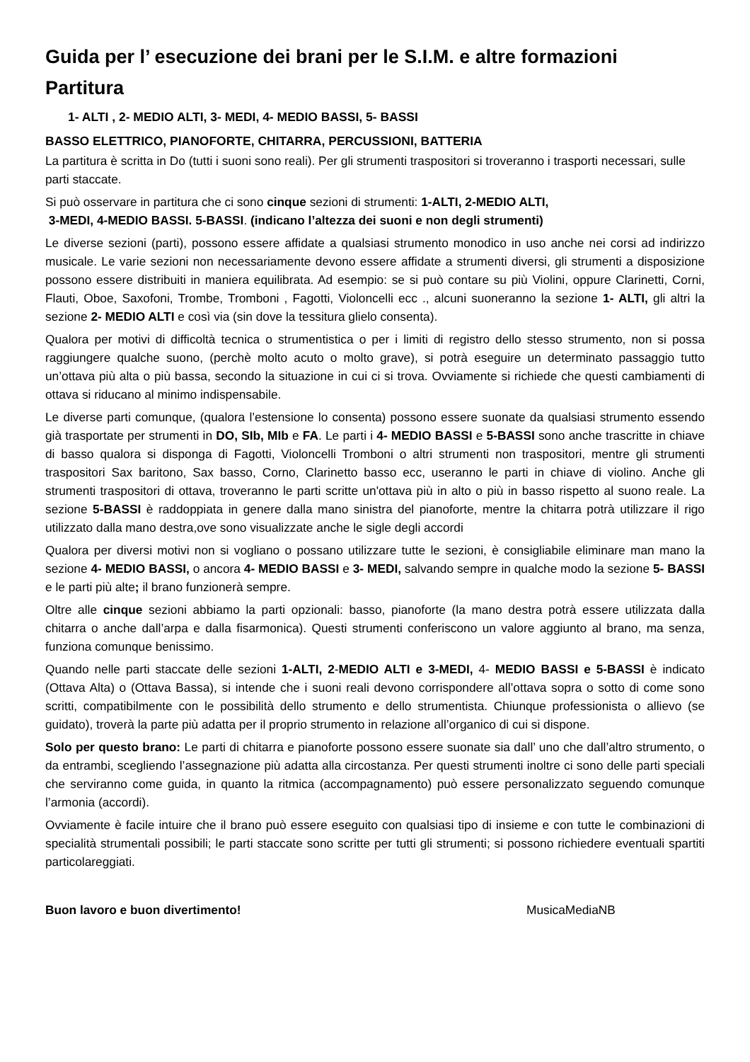Guida per l’ esecuzione dei brani per le S.I.M. e altre formazioni
Partitura
1- ALTI , 2- MEDIO ALTI, 3- MEDI, 4- MEDIO BASSI, 5- BASSI
BASSO ELETTRICO, PIANOFORTE, CHITARRA, PERCUSSIONI, BATTERIA
La partitura è scritta in Do (tutti i suoni sono reali). Per gli strumenti traspositori si troveranno i trasporti necessari, sulle parti staccate.
Si può osservare in partitura che ci sono cinque sezioni di strumenti: 1-ALTI, 2-MEDIO ALTI,
3-MEDI, 4-MEDIO BASSI. 5-BASSI. (indicano l’altezza dei suoni e non degli strumenti)
Le diverse sezioni (parti), possono essere affidate a qualsiasi strumento monodico in uso anche nei corsi ad indirizzo musicale. Le varie sezioni non necessariamente devono essere affidate a strumenti diversi, gli strumenti a disposizione possono essere distribuiti in maniera equilibrata. Ad esempio: se si può contare su più Violini, oppure Clarinetti, Corni, Flauti, Oboe, Saxofoni, Trombe, Tromboni , Fagotti, Violoncelli ecc ., alcuni suoneranno la sezione 1- ALTI, gli altri la sezione 2- MEDIO ALTI e così via (sin dove la tessitura glielo consenta).
Qualora per motivi di difficoltà tecnica o strumentistica o per i limiti di registro dello stesso strumento, non si possa raggiungere qualche suono, (perchè molto acuto o molto grave), si potrà eseguire un determinato passaggio tutto un’ottava più alta o più bassa, secondo la situazione in cui ci si trova. Ovviamente si richiede che questi cambiamenti di ottava si riducano al minimo indispensabile.
Le diverse parti comunque, (qualora l’estensione lo consenta) possono essere suonate da qualsiasi strumento essendo già trasportate per strumenti in DO, SIb, MIb e FA. Le parti i 4- MEDIO BASSI e 5-BASSI sono anche trascritte in chiave di basso qualora si disponga di Fagotti, Violoncelli Tromboni o altri strumenti non traspositori, mentre gli strumenti traspositori Sax baritono, Sax basso, Corno, Clarinetto basso ecc, useranno le parti in chiave di violino. Anche gli strumenti traspositori di ottava, troveranno le parti scritte un'ottava più in alto o più in basso rispetto al suono reale. La sezione 5-BASSI è raddoppiata in genere dalla mano sinistra del pianoforte, mentre la chitarra potrà utilizzare il rigo utilizzato dalla mano destra,ove sono visualizzate anche le sigle degli accordi
Qualora per diversi motivi non si vogliano o possano utilizzare tutte le sezioni, è consigliabile eliminare man mano la sezione 4- MEDIO BASSI, o ancora 4- MEDIO BASSI e 3- MEDI, salvando sempre in qualche modo la sezione 5- BASSI e le parti più alte; il brano funzionerà sempre.
Oltre alle cinque sezioni abbiamo la parti opzionali: basso, pianoforte (la mano destra potrà essere utilizzata dalla chitarra o anche dall’arpa e dalla fisarmonica). Questi strumenti conferiscono un valore aggiunto al brano, ma senza, funziona comunque benissimo.
Quando nelle parti staccate delle sezioni 1-ALTI, 2-MEDIO ALTI e 3-MEDI, 4- MEDIO BASSI e 5-BASSI è indicato (Ottava Alta) o (Ottava Bassa), si intende che i suoni reali devono corrispondere all’ottava sopra o sotto di come sono scritti, compatibilmente con le possibilità dello strumento e dello strumentista. Chiunque professionista o allievo (se guidato), troverà la parte più adatta per il proprio strumento in relazione all’organico di cui si dispone.
Solo per questo brano: Le parti di chitarra e pianoforte possono essere suonate sia dall’ uno che dall’altro strumento, o da entrambi, scegliendo l’assegnazione più adatta alla circostanza. Per questi strumenti inoltre ci sono delle parti speciali che serviranno come guida, in quanto la ritmica (accompagnamento) può essere personalizzato seguendo comunque l’armonia (accordi).
Ovviamente è facile intuire che il brano può essere eseguito con qualsiasi tipo di insieme e con tutte le combinazioni di specialità strumentali possibili; le parti staccate sono scritte per tutti gli strumenti; si possono richiedere eventuali spartiti particolareggiati.
Buon lavoro e buon divertimento! MusicaMediaNB